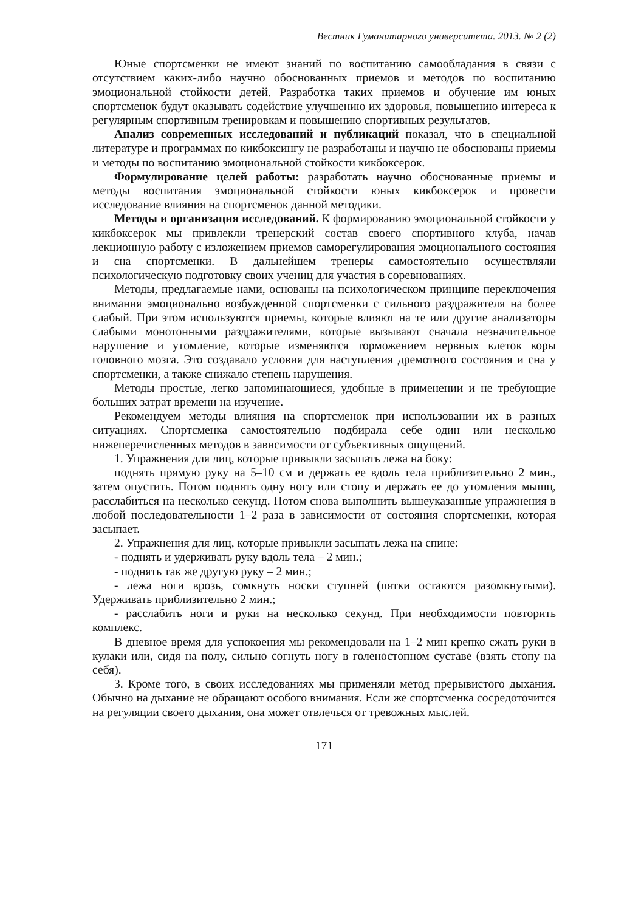Вестник Гуманитарного университета. 2013. № 2 (2)
Юные спортсменки не имеют знаний по воспитанию самообладания в связи с отсутствием каких-либо научно обоснованных приемов и методов по воспитанию эмоциональной стойкости детей. Разработка таких приемов и обучение им юных спортсменок будут оказывать содействие улучшению их здоровья, повышению интереса к регулярным спортивным тренировкам и повышению спортивных результатов.
Анализ современных исследований и публикаций показал, что в специальной литературе и программах по кикбоксингу не разработаны и научно не обоснованы приемы и методы по воспитанию эмоциональной стойкости кикбоксерок.
Формулирование целей работы: разработать научно обоснованные приемы и методы воспитания эмоциональной стойкости юных кикбоксерок и провести исследование влияния на спортсменок данной методики.
Методы и организация исследований. К формированию эмоциональной стойкости у кикбоксерок мы привлекли тренерский состав своего спортивного клуба, начав лекционную работу с изложением приемов саморегулирования эмоционального состояния и сна спортсменки. В дальнейшем тренеры самостоятельно осуществляли психологическую подготовку своих учениц для участия в соревнованиях.
Методы, предлагаемые нами, основаны на психологическом принципе переключения внимания эмоционально возбужденной спортсменки с сильного раздражителя на более слабый. При этом используются приемы, которые влияют на те или другие анализаторы слабыми монотонными раздражителями, которые вызывают сначала незначительное нарушение и утомление, которые изменяются торможением нервных клеток коры головного мозга. Это создавало условия для наступления дремотного состояния и сна у спортсменки, а также снижало степень нарушения.
Методы простые, легко запоминающиеся, удобные в применении и не требующие больших затрат времени на изучение.
Рекомендуем методы влияния на спортсменок при использовании их в разных ситуациях. Спортсменка самостоятельно подбирала себе один или несколько нижеперечисленных методов в зависимости от субъективных ощущений.
1. Упражнения для лиц, которые привыкли засыпать лежа на боку:
поднять прямую руку на 5–10 см и держать ее вдоль тела приблизительно 2 мин., затем опустить. Потом поднять одну ногу или стопу и держать ее до утомления мышц, расслабиться на несколько секунд. Потом снова выполнить вышеуказанные упражнения в любой последовательности 1–2 раза в зависимости от состояния спортсменки, которая засыпает.
2. Упражнения для лиц, которые привыкли засыпать лежа на спине:
- поднять и удерживать руку вдоль тела – 2 мин.;
- поднять так же другую руку – 2 мин.;
- лежа ноги врозь, сомкнуть носки ступней (пятки остаются разомкнутыми). Удерживать приблизительно 2 мин.;
- расслабить ноги и руки на несколько секунд. При необходимости повторить комплекс.
В дневное время для успокоения мы рекомендовали на 1–2 мин крепко сжать руки в кулаки или, сидя на полу, сильно согнуть ногу в голеностопном суставе (взять стопу на себя).
3. Кроме того, в своих исследованиях мы применяли метод прерывистого дыхания. Обычно на дыхание не обращают особого внимания. Если же спортсменка сосредоточится на регуляции своего дыхания, она может отвлечься от тревожных мыслей.
171